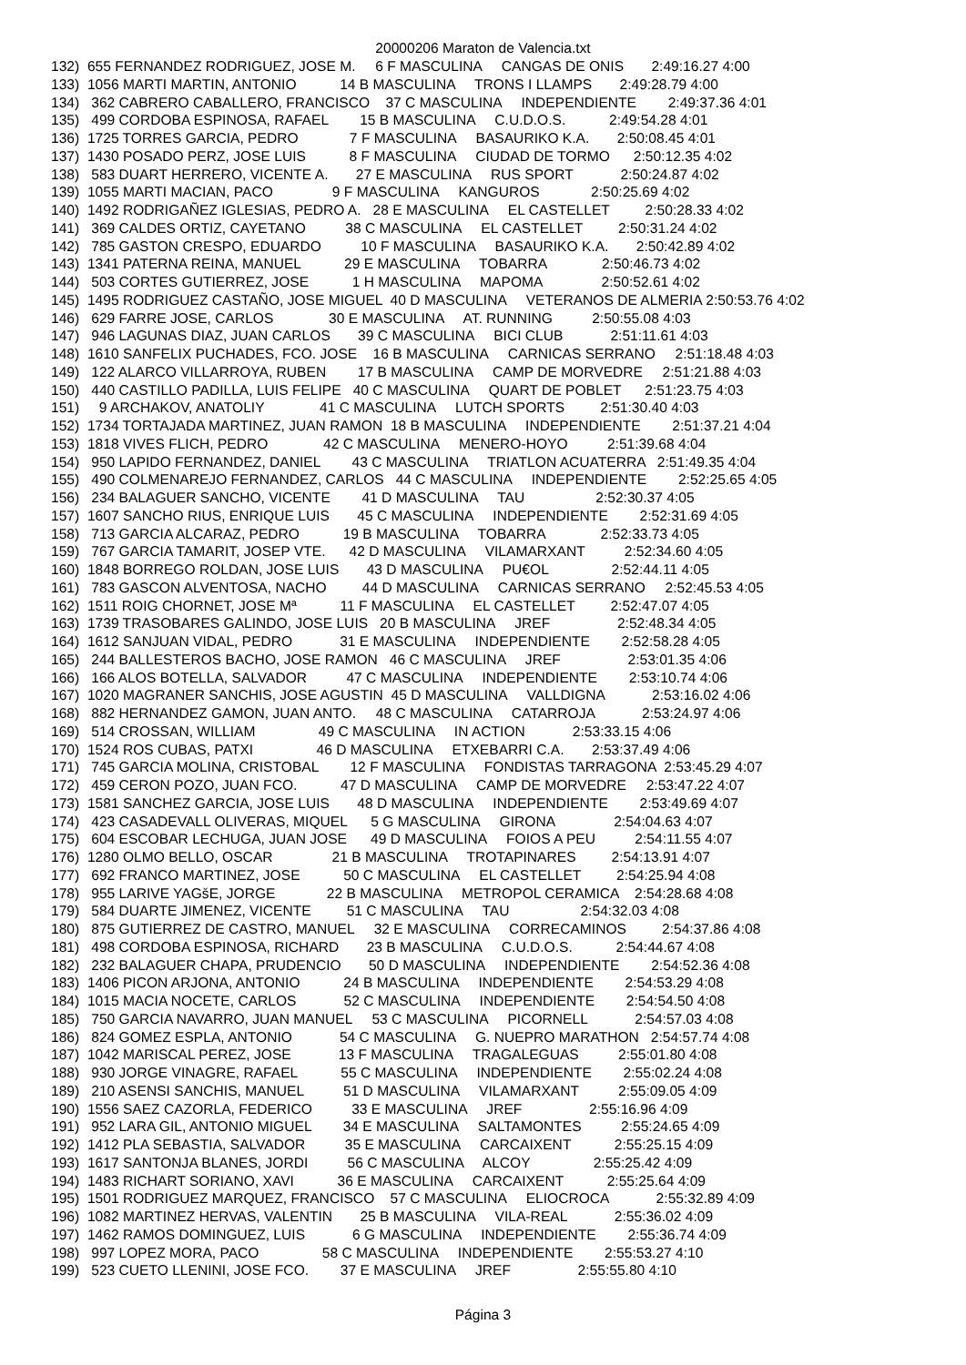20000206 Maraton de Valencia.txt
132)  655 FERNANDEZ RODRIGUEZ, JOSE M.     6 F MASCULINA     CANGAS DE ONIS       2:49:16.27 4:00
133)  1056 MARTI MARTIN, ANTONIO           14 B MASCULINA     TRONS I LLAMPS       2:49:28.79 4:00
134)   362 CABRERO CABALLERO, FRANCISCO    37 C MASCULINA     INDEPENDIENTE        2:49:37.36 4:01
135)   499 CORDOBA ESPINOSA, RAFAEL        15 B MASCULINA     C.U.D.O.S.           2:49:54.28 4:01
136)  1725 TORRES GARCIA, PEDRO             7 F MASCULINA     BASAURIKO K.A.       2:50:08.45 4:01
137)  1430 POSADO PERZ, JOSE LUIS           8 F MASCULINA     CIUDAD DE TORMO      2:50:12.35 4:02
138)   583 DUART HERRERO, VICENTE A.       27 E MASCULINA     RUS SPORT            2:50:24.87 4:02
139)  1055 MARTI MACIAN, PACO               9 F MASCULINA     KANGUROS             2:50:25.69 4:02
140)  1492 RODRIGAÑEZ IGLESIAS, PEDRO A.   28 E MASCULINA     EL CASTELLET         2:50:28.33 4:02
141)   369 CALDES ORTIZ, CAYETANO          38 C MASCULINA     EL CASTELLET         2:50:31.24 4:02
142)   785 GASTON CRESPO, EDUARDO          10 F MASCULINA     BASAURIKO K.A.       2:50:42.89 4:02
143)  1341 PATERNA REINA, MANUEL           29 E MASCULINA     TOBARRA              2:50:46.73 4:02
144)   503 CORTES GUTIERREZ, JOSE           1 H MASCULINA     MAPOMA               2:50:52.61 4:02
145)  1495 RODRIGUEZ CASTAÑO, JOSE MIGUEL  40 D MASCULINA     VETERANOS DE ALMERIA 2:50:53.76 4:02
146)   629 FARRE JOSE, CARLOS              30 E MASCULINA     AT. RUNNING          2:50:55.08 4:03
147)   946 LAGUNAS DIAZ, JUAN CARLOS       39 C MASCULINA     BICI CLUB            2:51:11.61 4:03
148)  1610 SANFELIX PUCHADES, FCO. JOSE    16 B MASCULINA     CARNICAS SERRANO     2:51:18.48 4:03
149)   122 ALARCO VILLARROYA, RUBEN        17 B MASCULINA     CAMP DE MORVEDRE     2:51:21.88 4:03
150)   440 CASTILLO PADILLA, LUIS FELIPE   40 C MASCULINA     QUART DE POBLET      2:51:23.75 4:03
151)     9 ARCHAKOV, ANATOLIY              41 C MASCULINA     LUTCH SPORTS         2:51:30.40 4:03
152)  1734 TORTAJADA MARTINEZ, JUAN RAMON  18 B MASCULINA     INDEPENDIENTE        2:51:37.21 4:04
153)  1818 VIVES FLICH, PEDRO              42 C MASCULINA     MENERO-HOYO          2:51:39.68 4:04
154)   950 LAPIDO FERNANDEZ, DANIEL        43 C MASCULINA     TRIATLON ACUATERRA   2:51:49.35 4:04
155)   490 COLMENAREJO FERNANDEZ, CARLOS   44 C MASCULINA     INDEPENDIENTE        2:52:25.65 4:05
156)   234 BALAGUER SANCHO, VICENTE        41 D MASCULINA     TAU                  2:52:30.37 4:05
157)  1607 SANCHO RIUS, ENRIQUE LUIS       45 C MASCULINA     INDEPENDIENTE        2:52:31.69 4:05
158)   713 GARCIA ALCARAZ, PEDRO           19 B MASCULINA     TOBARRA              2:52:33.73 4:05
159)   767 GARCIA TAMARIT, JOSEP VTE.      42 D MASCULINA     VILAMARXANT          2:52:34.60 4:05
160)  1848 BORREGO ROLDAN, JOSE LUIS       43 D MASCULINA     PU€OL                2:52:44.11 4:05
161)   783 GASCON ALVENTOSA, NACHO         44 D MASCULINA     CARNICAS SERRANO     2:52:45.53 4:05
162)  1511 ROIG CHORNET, JOSE Mª           11 F MASCULINA     EL CASTELLET         2:52:47.07 4:05
163)  1739 TRASOBARES GALINDO, JOSE LUIS   20 B MASCULINA     JREF                 2:52:48.34 4:05
164)  1612 SANJUAN VIDAL, PEDRO            31 E MASCULINA     INDEPENDIENTE        2:52:58.28 4:05
165)   244 BALLESTEROS BACHO, JOSE RAMON   46 C MASCULINA     JREF                 2:53:01.35 4:06
166)   166 ALOS BOTELLA, SALVADOR          47 C MASCULINA     INDEPENDIENTE        2:53:10.74 4:06
167)  1020 MAGRANER SANCHIS, JOSE AGUSTIN  45 D MASCULINA     VALLDIGNA            2:53:16.02 4:06
168)   882 HERNANDEZ GAMON, JUAN ANTO.     48 C MASCULINA     CATARROJA            2:53:24.97 4:06
169)   514 CROSSAN, WILLIAM                49 C MASCULINA     IN ACTION            2:53:33.15 4:06
170)  1524 ROS CUBAS, PATXI                46 D MASCULINA     ETXEBARRI C.A.       2:53:37.49 4:06
171)   745 GARCIA MOLINA, CRISTOBAL        12 F MASCULINA     FONDISTAS TARRAGONA  2:53:45.29 4:07
172)   459 CERON POZO, JUAN FCO.           47 D MASCULINA     CAMP DE MORVEDRE     2:53:47.22 4:07
173)  1581 SANCHEZ GARCIA, JOSE LUIS       48 D MASCULINA     INDEPENDIENTE        2:53:49.69 4:07
174)   423 CASADEVALL OLIVERAS, MIQUEL      5 G MASCULINA     GIRONA               2:54:04.63 4:07
175)   604 ESCOBAR LECHUGA, JUAN JOSE      49 D MASCULINA     FOIOS A PEU          2:54:11.55 4:07
176)  1280 OLMO BELLO, OSCAR               21 B MASCULINA     TROTAPINARES         2:54:13.91 4:07
177)   692 FRANCO MARTINEZ, JOSE           50 C MASCULINA     EL CASTELLET         2:54:25.94 4:08
178)   955 LARIVE YAGšE, JORGE             22 B MASCULINA     METROPOL CERAMICA    2:54:28.68 4:08
179)   584 DUARTE JIMENEZ, VICENTE         51 C MASCULINA     TAU                  2:54:32.03 4:08
180)   875 GUTIERREZ DE CASTRO, MANUEL     32 E MASCULINA     CORRECAMINOS         2:54:37.86 4:08
181)   498 CORDOBA ESPINOSA, RICHARD       23 B MASCULINA     C.U.D.O.S.           2:54:44.67 4:08
182)   232 BALAGUER CHAPA, PRUDENCIO       50 D MASCULINA     INDEPENDIENTE        2:54:52.36 4:08
183)  1406 PICON ARJONA, ANTONIO           24 B MASCULINA     INDEPENDIENTE        2:54:53.29 4:08
184)  1015 MACIA NOCETE, CARLOS            52 C MASCULINA     INDEPENDIENTE        2:54:54.50 4:08
185)   750 GARCIA NAVARRO, JUAN MANUEL     53 C MASCULINA     PICORNELL            2:54:57.03 4:08
186)   824 GOMEZ ESPLA, ANTONIO            54 C MASCULINA     G. NUEPRO MARATHON   2:54:57.74 4:08
187)  1042 MARISCAL PEREZ, JOSE            13 F MASCULINA     TRAGALEGUAS          2:55:01.80 4:08
188)   930 JORGE VINAGRE, RAFAEL           55 C MASCULINA     INDEPENDIENTE        2:55:02.24 4:08
189)   210 ASENSI SANCHIS, MANUEL          51 D MASCULINA     VILAMARXANT          2:55:09.05 4:09
190)  1556 SAEZ CAZORLA, FEDERICO          33 E MASCULINA     JREF                 2:55:16.96 4:09
191)   952 LARA GIL, ANTONIO MIGUEL        34 E MASCULINA     SALTAMONTES          2:55:24.65 4:09
192)  1412 PLA SEBASTIA, SALVADOR          35 E MASCULINA     CARCAIXENT           2:55:25.15 4:09
193)  1617 SANTONJA BLANES, JORDI          56 C MASCULINA     ALCOY                2:55:25.42 4:09
194)  1483 RICHART SORIANO, XAVI           36 E MASCULINA     CARCAIXENT           2:55:25.64 4:09
195)  1501 RODRIGUEZ MARQUEZ, FRANCISCO    57 C MASCULINA     ELIOCROCA            2:55:32.89 4:09
196)  1082 MARTINEZ HERVAS, VALENTIN       25 B MASCULINA     VILA-REAL            2:55:36.02 4:09
197)  1462 RAMOS DOMINGUEZ, LUIS            6 G MASCULINA     INDEPENDIENTE        2:55:36.74 4:09
198)   997 LOPEZ MORA, PACO                58 C MASCULINA     INDEPENDIENTE        2:55:53.27 4:10
199)   523 CUETO LLENINI, JOSE FCO.        37 E MASCULINA     JREF                 2:55:55.80 4:10
Página 3